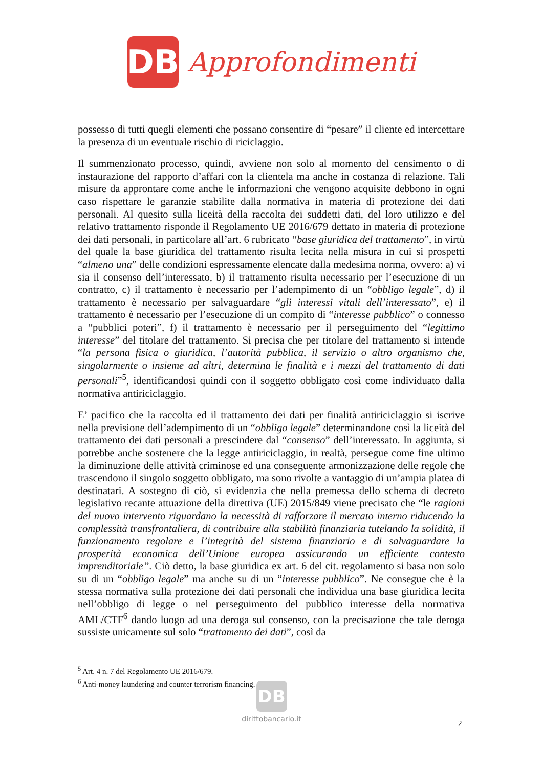DB
Approfondimenti
possesso di tutti quegli elementi che possano consentire di “pesare” il cliente ed intercettare la presenza di un eventuale rischio di riciclaggio.
Il summenzionato processo, quindi, avviene non solo al momento del censimento o di instaurazione del rapporto d’affari con la clientela ma anche in costanza di relazione. Tali misure da approntare come anche le informazioni che vengono acquisite debbono in ogni caso rispettare le garanzie stabilite dalla normativa in materia di protezione dei dati personali. Al quesito sulla liceità della raccolta dei suddetti dati, del loro utilizzo e del relativo trattamento risponde il Regolamento UE 2016/679 dettato in materia di protezione dei dati personali, in particolare all’art. 6 rubricato “base giuridica del trattamento”, in virtù del quale la base giuridica del trattamento risulta lecita nella misura in cui si prospetti “almeno una” delle condizioni espressamente elencate dalla medesima norma, ovvero: a) vi sia il consenso dell’interessato, b) il trattamento risulta necessario per l’esecuzione di un contratto, c) il trattamento è necessario per l’adempimento di un “obbligo legale”, d) il trattamento è necessario per salvaguardare “gli interessi vitali dell’interessato”, e) il trattamento è necessario per l’esecuzione di un compito di “interesse pubblico” o connesso a “pubblici poteri”, f) il trattamento è necessario per il perseguimento del “legittimo interesse” del titolare del trattamento. Si precisa che per titolare del trattamento si intende “la persona fisica o giuridica, l’autorità pubblica, il servizio o altro organismo che, singolarmente o insieme ad altri, determina le finalità e i mezzi del trattamento di dati personali”<sup>5</sup>, identificandosi quindi con il soggetto obbligato così come individuato dalla normativa antiriciclaggio.
E’ pacifico che la raccolta ed il trattamento dei dati per finalità antiriciclaggio si iscrive nella previsione dell’adempimento di un “obbligo legale” determinandone così la liceità del trattamento dei dati personali a prescindere dal “consenso” dell’interessato. In aggiunta, si potrebbe anche sostenere che la legge antiriciclaggio, in realtà, persegue come fine ultimo la diminuzione delle attività criminose ed una conseguente armonizzazione delle regole che trascendono il singolo soggetto obbligato, ma sono rivolte a vantaggio di un’ampia platea di destinatari. A sostegno di ciò, si evidenzia che nella premessa dello schema di decreto legislativo recante attuazione della direttiva (UE) 2015/849 viene precisato che “le ragioni del nuovo intervento riguardano la necessità di rafforzare il mercato interno riducendo la complessità transfrontaliera, di contribuire alla stabilità finanziaria tutelando la solidità, il funzionamento regolare e l’integrità del sistema finanziario e di salvaguardare la prosperità economica dell’Unione europea assicurando un efficiente contesto imprenditoriale”. Ciò detto, la base giuridica ex art. 6 del cit. regolamento si basa non solo su di un “obbligo legale” ma anche su di un “interesse pubblico”. Ne consegue che è la stessa normativa sulla protezione dei dati personali che individua una base giuridica lecita nell’obbligo di legge o nel perseguimento del pubblico interesse della normativa AML/CTF<sup>6</sup> dando luogo ad una deroga sul consenso, con la precisazione che tale deroga sussiste unicamente sul solo “trattamento dei dati”, così da
<sup>5</sup> Art. 4 n. 7 del Regolamento UE 2016/679.
<sup>6</sup> Anti-money laundering and counter terrorism financing.
DB
dirittobancario.it
2